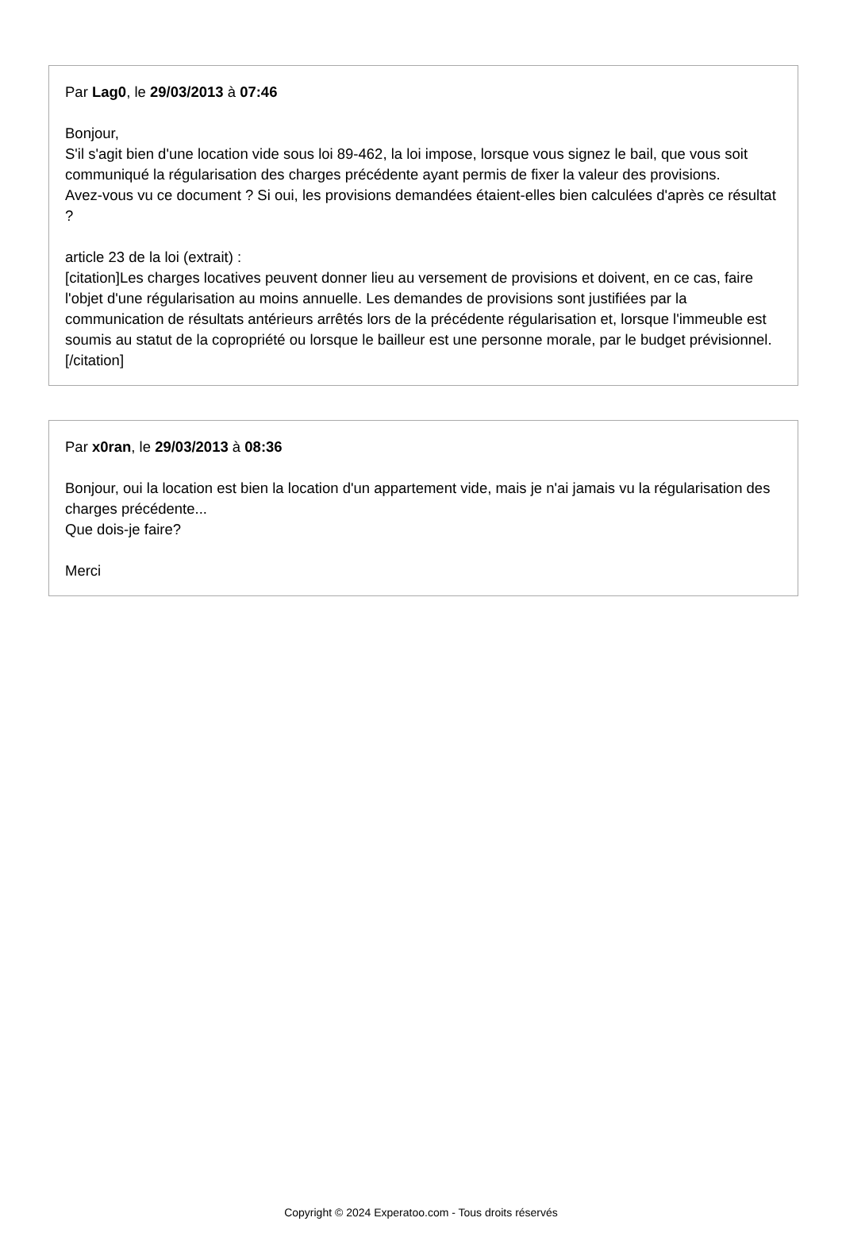Par Lag0, le 29/03/2013 à 07:46
Bonjour,
S'il s'agit bien d'une location vide sous loi 89-462, la loi impose, lorsque vous signez le bail, que vous soit communiqué la régularisation des charges précédente ayant permis de fixer la valeur des provisions.
Avez-vous vu ce document ? Si oui, les provisions demandées étaient-elles bien calculées d'après ce résultat ?
article 23 de la loi (extrait) :
[citation]Les charges locatives peuvent donner lieu au versement de provisions et doivent, en ce cas, faire l'objet d'une régularisation au moins annuelle. Les demandes de provisions sont justifiées par la communication de résultats antérieurs arrêtés lors de la précédente régularisation et, lorsque l'immeuble est soumis au statut de la copropriété ou lorsque le bailleur est une personne morale, par le budget prévisionnel.
[/citation]
Par x0ran, le 29/03/2013 à 08:36
Bonjour, oui la location est bien la location d'un appartement vide, mais je n'ai jamais vu la régularisation des charges précédente...
Que dois-je faire?
Merci
Copyright © 2024 Experatoo.com - Tous droits réservés